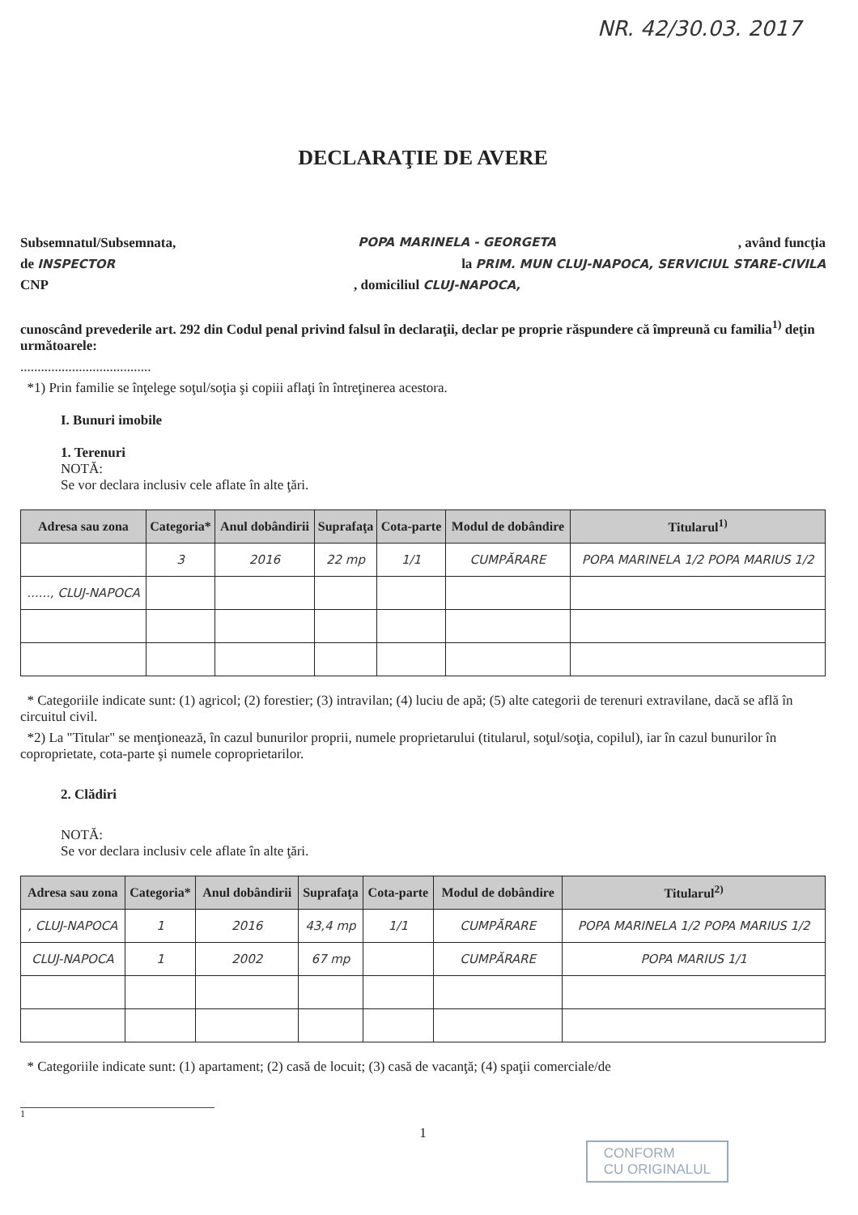NR. 42/30.03. 2017
DECLARAŢIE DE AVERE
Subsemnatul/Subsemnata, POPA MARINELA - GEORGETA, având funcţia
de INSPECTOR la PRIM. MUN CLUJ-NAPOCA, SERVICIUL STARE-CIVILA
CNP, domiciliul CLUJ-NAPOCA,
cunoscând prevederile art. 292 din Codul penal privind falsul în declaraţii, declar pe proprie răspundere că împreună cu familia<sup>1)</sup> deţin următoarele:
......................................
*1) Prin familie se înţelege soţul/soţia şi copiii aflaţi în întreţinerea acestora.
I. Bunuri imobile
1. Terenuri
NOTĂ:
Se vor declara inclusiv cele aflate în alte ţări.
| Adresa sau zona | Categoria* | Anul dobândirii | Suprafaţa | Cota-parte | Modul de dobândire | Titularul<sup>1)</sup> |
| --- | --- | --- | --- | --- | --- | --- |
| | 3 | 2016 | 22 mp | 1/1 | CUMPĂRARE | POPA MARINELA 1/2 POPA MARIUS 1/2 |
| ......, CLUJ-NAPOCA | | | | | | |
* Categoriile indicate sunt: (1) agricol; (2) forestier; (3) intravilan; (4) luciu de apă; (5) alte categorii de terenuri extravilane, dacă se află în circuitul civil.
*2) La "Titular" se menţionează, în cazul bunurilor proprii, numele proprietarului (titularul, soţul/soţia, copilul), iar în cazul bunurilor în coproprietate, cota-parte şi numele coproprietarilor.
2. Clădiri
NOTĂ:
Se vor declara inclusiv cele aflate în alte ţări.
| Adresa sau zona | Categoria* | Anul dobândirii | Suprafaţa | Cota-parte | Modul de dobândire | Titularul<sup>2)</sup> |
| --- | --- | --- | --- | --- | --- | --- |
| , CLUJ-NAPOCA | 1 | 2016 | 43,4 mp | 1/1 | CUMPĂRARE | POPA MARINELA 1/2 POPA MARIUS 1/2 |
| CLUJ-NAPOCA | 1 | 2002 | 67 mp | | CUMPĂRARE | POPA MARIUS 1/1 |
* Categoriile indicate sunt: (1) apartament; (2) casă de locuit; (3) casă de vacanţă; (4) spaţii comerciale/de
1
1
CONFORM
CU ORIGINALUL